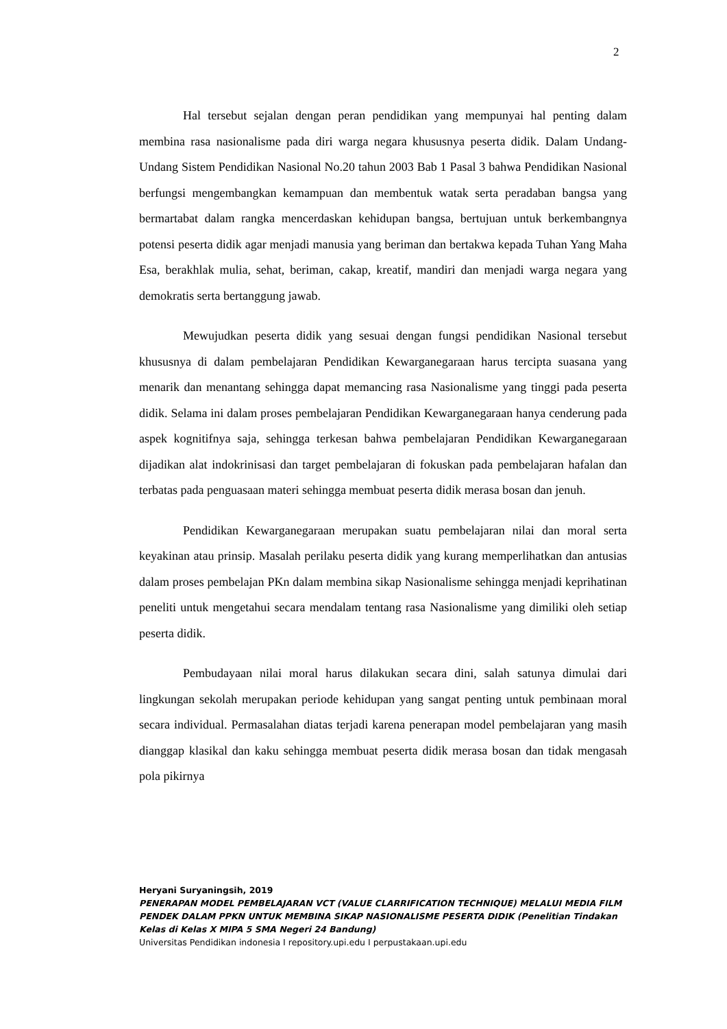2
Hal tersebut sejalan dengan peran pendidikan yang mempunyai hal penting dalam membina rasa nasionalisme pada diri warga negara khususnya peserta didik. Dalam Undang-Undang Sistem Pendidikan Nasional No.20 tahun 2003 Bab 1 Pasal 3 bahwa Pendidikan Nasional berfungsi mengembangkan kemampuan dan membentuk watak serta peradaban bangsa yang bermartabat dalam rangka mencerdaskan kehidupan bangsa, bertujuan untuk berkembangnya potensi peserta didik agar menjadi manusia yang beriman dan bertakwa kepada Tuhan Yang Maha Esa, berakhlak mulia, sehat, beriman, cakap, kreatif, mandiri dan menjadi warga negara yang demokratis serta bertanggung jawab.
Mewujudkan peserta didik yang sesuai dengan fungsi pendidikan Nasional tersebut khususnya di dalam pembelajaran Pendidikan Kewarganegaraan harus tercipta suasana yang menarik dan menantang sehingga dapat memancing rasa Nasionalisme yang tinggi pada peserta didik. Selama ini dalam proses pembelajaran Pendidikan Kewarganegaraan hanya cenderung pada aspek kognitifnya saja, sehingga terkesan bahwa pembelajaran Pendidikan Kewarganegaraan dijadikan alat indokrinisasi dan target pembelajaran di fokuskan pada pembelajaran hafalan dan terbatas pada penguasaan materi sehingga membuat peserta didik merasa bosan dan jenuh.
Pendidikan Kewarganegaraan merupakan suatu pembelajaran nilai dan moral serta keyakinan atau prinsip. Masalah perilaku peserta didik yang kurang memperlihatkan dan antusias dalam proses pembelajan PKn dalam membina sikap Nasionalisme sehingga menjadi keprihatinan peneliti untuk mengetahui secara mendalam tentang rasa Nasionalisme yang dimiliki oleh setiap peserta didik.
Pembudayaan nilai moral harus dilakukan secara dini, salah satunya dimulai dari lingkungan sekolah merupakan periode kehidupan yang sangat penting untuk pembinaan moral secara individual. Permasalahan diatas terjadi karena penerapan model pembelajaran yang masih dianggap klasikal dan kaku sehingga membuat peserta didik merasa bosan dan tidak mengasah pola pikirnya
Heryani Suryaningsih, 2019
PENERAPAN MODEL PEMBELAJARAN VCT (VALUE CLARRIFICATION TECHNIQUE) MELALUI MEDIA FILM PENDEK DALAM PPKN UNTUK MEMBINA SIKAP NASIONALISME PESERTA DIDIK (Penelitian Tindakan Kelas di Kelas X MIPA 5 SMA Negeri 24 Bandung)
Universitas Pendidikan indonesia I repository.upi.edu I perpustakaan.upi.edu